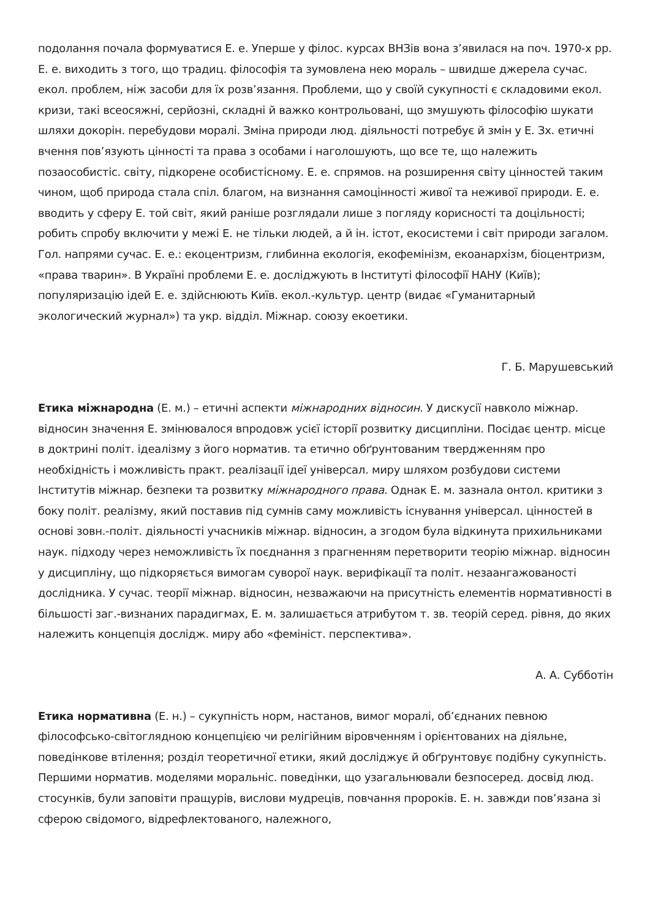подолання почала формуватися Е. е. Уперше у філос. курсах ВНЗів вона з’явилася на поч. 1970-х рр. Е. е. виходить з того, що традиц. філософія та зумовлена нею мораль – швидше джерела сучас. екол. проблем, ніж засоби для їх розв’язання. Проблеми, що у своїй сукупності є складовими екол. кризи, такі всеосяжні, серйозні, складні й важко контрольовані, що змушують філософію шукати шляхи докорін. перебудови моралі. Зміна природи люд. діяльності потребує й змін у Е. Зх. етичні вчення пов’язують цінності та права з особами і наголошують, що все те, що належить позаособистіс. світу, підкорене особистісному. Е. е. спрямов. на розширення світу цінностей таким чином, щоб природа стала спіл. благом, на визнання самоцінності живої та неживої природи. Е. е. вводить у сферу Е. той світ, який раніше розглядали лише з погляду корисності та доцільності; робить спробу включити у межі Е. не тільки людей, а й ін. істот, екосистеми і світ природи загалом. Гол. напрями сучас. Е. е.: екоцентризм, глибинна екологія, екофемінізм, екоанархізм, біоцентризм, «права тварин». В Україні проблеми Е. е. досліджують в Інституті філософії НАНУ (Київ); популяризацію ідей Е. е. здійснюють Київ. екол.-культур. центр (видає «Гуманитарный экологический журнал») та укр. відділ. Міжнар. союзу екоетики.
Г. Б. Марушевський
Етика міжнародна (Е. м.) – етичні аспекти міжнародних відносин. У дискусії навколо міжнар. відносин значення Е. змінювалося впродовж усієї історії розвитку дисципліни. Посідає центр. місце в доктрині політ. ідеалізму з його норматив. та етично обґрунтованим твердженням про необхідність і можливість практ. реалізації ідеї універсал. миру шляхом розбудови системи Інститутів міжнар. безпеки та розвитку міжнародного права. Однак Е. м. зазнала онтол. критики з боку політ. реалізму, який поставив під сумнів саму можливість існування універсал. цінностей в основі зовн.-політ. діяльності учасників міжнар. відносин, а згодом була відкинута прихильниками наук. підходу через неможливість їх поєднання з прагненням перетворити теорію міжнар. відносин у дисципліну, що підкоряється вимогам суворої наук. верифікації та політ. незаангажованості дослідника. У сучас. теорії міжнар. відносин, незважаючи на присутність елементів нормативності в більшості заг.-визнаних парадигмах, Е. м. залишається атрибутом т. зв. теорій серед. рівня, до яких належить концепція дослідж. миру або «фемініст. перспектива».
А. А. Субботін
Етика нормативна (Е. н.) – сукупність норм, настанов, вимог моралі, об’єднаних певною філософсько-світоглядною концепцією чи релігійним віровченням і орієнтованих на діяльне, поведінкове втілення; розділ теоретичної етики, який досліджує й обґрунтовує подібну сукупність. Першими норматив. моделями моральніс. поведінки, що узагальнювали безпосеред. досвід люд. стосунків, були заповіти пращурів, вислови мудреців, повчання пророків. Е. н. завжди пов’язана зі сферою свідомого, відрефлектованого, належного,